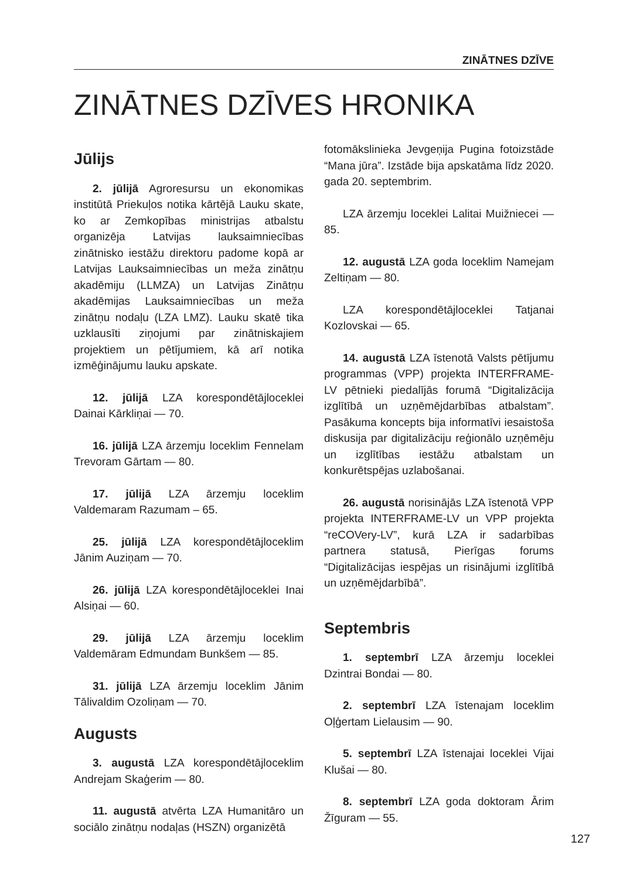ZINĀTNES DZĪVE
ZINĀTNES DZĪVES HRONIKA
Jūlijs
2. jūlijā Agroresursu un ekonomikas institūtā Priekuļos notika kārtējā Lauku skate, ko ar Zemkopības ministrijas atbalstu organizēja Latvijas lauksaimniecības zinātnisko iestāžu direktoru padome kopā ar Latvijas Lauksaimniecības un meža zinātņu akadēmiju (LLMZA) un Latvijas Zinātņu akadēmijas Lauksaimniecības un meža zinātņu nodaļu (LZA LMZ). Lauku skatē tika uzklausīti ziņojumi par zinātniskajiem projektiem un pētījumiem, kā arī notika izmēģinājumu lauku apskate.
12. jūlijā LZA korespondētājloceklei Dainai Kārkliņai — 70.
16. jūlijā LZA ārzemju loceklim Fennelam Trevoram Gārtam — 80.
17. jūlijā LZA ārzemju loceklim Valdemaram Razumam – 65.
25. jūlijā LZA korespondētājloceklim Jānim Auziņam — 70.
26. jūlijā LZA korespondētājloceklei Inai Alsiņai — 60.
29. jūlijā LZA ārzemju loceklim Valdemāram Edmundam Bunkšem — 85.
31. jūlijā LZA ārzemju loceklim Jānim Tālivaldim Ozoliņam — 70.
Augusts
3. augustā LZA korespondētājloceklim Andrejam Skaģerim — 80.
11. augustā atvērta LZA Humanitāro un sociālo zinātņu nodaļas (HSZN) organizētā
fotomākslinieka Jevgeņija Pugina fotoizstāde “Mana jūra”. Izstāde bija apskatāma līdz 2020. gada 20. septembrim.
LZA ārzemju loceklei Lalitai Muižniecei — 85.
12. augustā LZA goda loceklim Namejam Zeltiņam — 80.
LZA korespondētājloceklei Tatjanai Kozlovskai — 65.
14. augustā LZA īstenotā Valsts pētījumu programmas (VPP) projekta INTERFRAME-LV pētnieki piedalījās forumā “Digitalizācija izglītībā un uzņēmējdarbības atbalstam”. Pasākuma koncepts bija informatīvi iesaistoša diskusija par digitalizāciju reģionālo uzņēmēju un izglītības iestāžu atbalstam un konkurētspējas uzlabošanai.
26. augustā norisinājās LZA īstenotā VPP projekta INTERFRAME-LV un VPP projekta “reCOVery-LV”, kurā LZA ir sadarbības partnera statusā, Pierīgas forums “Digitalizācijas iespējas un risinājumi izglītībā un uzņēmējdarbībā”.
Septembris
1. septembrī LZA ārzemju loceklei Dzintrai Bondai — 80.
2. septembrī LZA īstenajam loceklim Oļģertam Lielausim — 90.
5. septembrī LZA īstenajai loceklei Vijai Klušai — 80.
8. septembrī LZA goda doktoram Ārim Žīguram — 55.
127